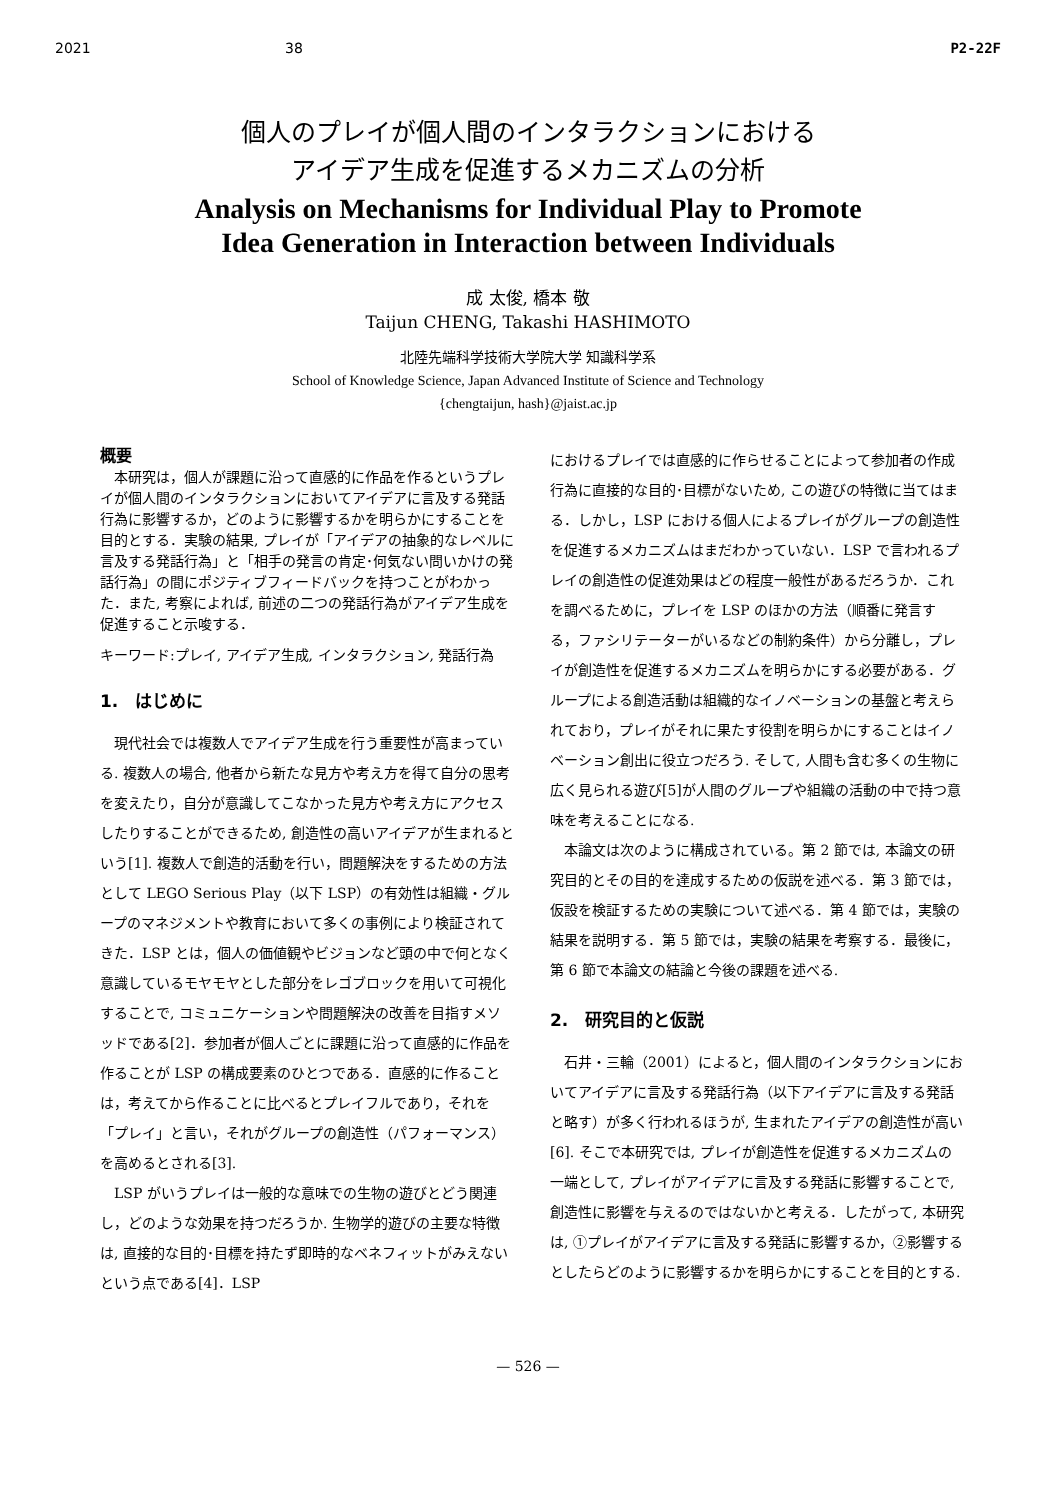2021 38 P2-22F
個人のプレイが個人間のインタラクションにおける
アイデア生成を促進するメカニズムの分析
Analysis on Mechanisms for Individual Play to Promote
Idea Generation in Interaction between Individuals
成 太俊, 橋本 敬
Taijun CHENG, Takashi HASHIMOTO
北陸先端科学技術大学院大学 知識科学系
School of Knowledge Science, Japan Advanced Institute of Science and Technology
{chengtaijun, hash}@jaist.ac.jp
概要
本研究は，個人が課題に沿って直感的に作品を作るというプレイが個人間のインタラクションにおいてアイデアに言及する発話行為に影響するか，どのように影響するかを明らかにすることを目的とする．実験の結果, プレイが「アイデアの抽象的なレベルに言及する発話行為」と「相手の発言の肯定･何気ない問いかけの発話行為」の間にポジティブフィードバックを持つことがわかった．また, 考察によれば, 前述の二つの発話行為がアイデア生成を促進すること示唆する．
キーワード:プレイ, アイデア生成, インタラクション, 発話行為
1.　はじめに
現代社会では複数人でアイデア生成を行う重要性が高まっている. 複数人の場合, 他者から新たな見方や考え方を得て自分の思考を変えたり，自分が意識してこなかった見方や考え方にアクセスしたりすることができるため, 創造性の高いアイデアが生まれるという[1]. 複数人で創造的活動を行い，問題解決をするための方法として LEGO Serious Play（以下 LSP）の有効性は組織・グループのマネジメントや教育において多くの事例により検証されてきた．LSP とは，個人の価値観やビジョンなど頭の中で何となく意識しているモヤモヤとした部分をレゴブロックを用いて可視化することで, コミュニケーションや問題解決の改善を目指すメソッドである[2]．参加者が個人ごとに課題に沿って直感的に作品を作ることが LSP の構成要素のひとつである．直感的に作ることは，考えてから作ることに比べるとプレイフルであり，それを「プレイ」と言い，それがグループの創造性（パフォーマンス）を高めるとされる[3].
LSP がいうプレイは一般的な意味での生物の遊びとどう関連し，どのような効果を持つだろうか. 生物学的遊びの主要な特徴は, 直接的な目的･目標を持たず即時的なベネフィットがみえないという点である[4]．LSP
におけるプレイでは直感的に作らせることによって参加者の作成行為に直接的な目的･目標がないため, この遊びの特徴に当てはまる．しかし，LSP における個人によるプレイがグループの創造性を促進するメカニズムはまだわかっていない．LSP で言われるプレイの創造性の促進効果はどの程度一般性があるだろうか．これを調べるために，プレイを LSP のほかの方法（順番に発言する，ファシリテーターがいるなどの制約条件）から分離し，プレイが創造性を促進するメカニズムを明らかにする必要がある．グループによる創造活動は組織的なイノベーションの基盤と考えられており，プレイがそれに果たす役割を明らかにすることはイノベーション創出に役立つだろう. そして, 人間も含む多くの生物に広く見られる遊び[5]が人間のグループや組織の活動の中で持つ意味を考えることになる.
本論文は次のように構成されている。第 2 節では, 本論文の研究目的とその目的を達成するための仮説を述べる．第 3 節では，仮設を検証するための実験について述べる．第 4 節では，実験の結果を説明する．第 5 節では，実験の結果を考察する．最後に，第 6 節で本論文の結論と今後の課題を述べる.
2.　研究目的と仮説
石井・三輪（2001）によると，個人間のインタラクションにおいてアイデアに言及する発話行為（以下アイデアに言及する発話と略す）が多く行われるほうが, 生まれたアイデアの創造性が高い[6]. そこで本研究では, プレイが創造性を促進するメカニズムの一端として, プレイがアイデアに言及する発話に影響することで, 創造性に影響を与えるのではないかと考える．したがって, 本研究は, ①プレイがアイデアに言及する発話に影響するか，②影響するとしたらどのように影響するかを明らかにすることを目的とする.
— 526 —